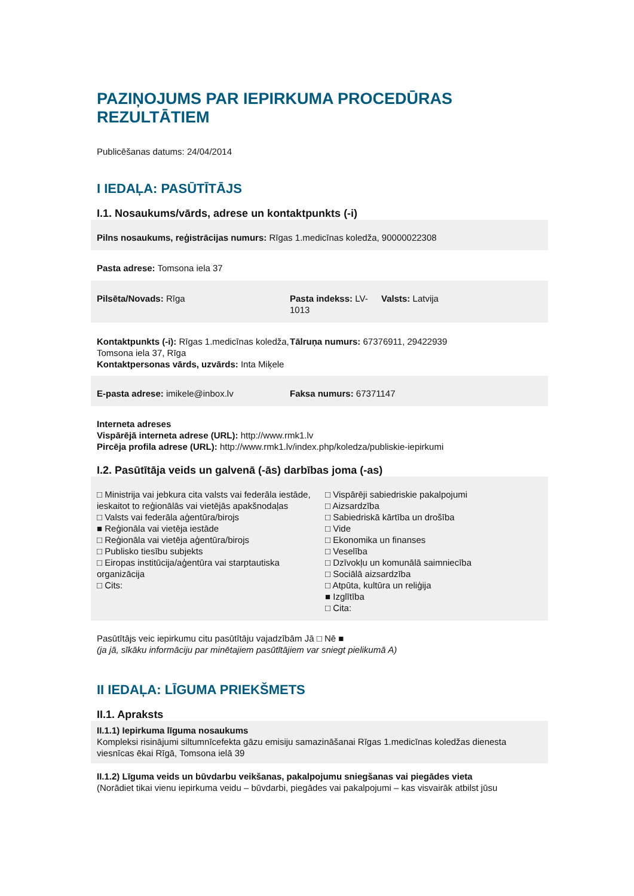PAZIŅOJUMS PAR IEPIRKUMA PROCEDŪRAS REZULTĀTIEM
Publicēšanas datums: 24/04/2014
I IEDAĻA: PASŪTĪTĀJS
I.1. Nosaukums/vārds, adrese un kontaktpunkts (-i)
Pilns nosaukums, reģistrācijas numurs: Rīgas 1.medicīnas koledža, 90000022308
Pasta adrese: Tomsona iela 37
Pilsēta/Novads: Rīga Pasta indekss: LV-1013
Valsts: Latvija
Kontaktpunkts (-i): Rīgas 1.medicīnas koledža, Tomsona iela 37, Rīga
Kontaktpersonas vārds, uzvārds: Inta Miķele
Tālruņa numurs: 67376911, 29422939
E-pasta adrese: imikele@inbox.lv Faksa numurs: 67371147
Interneta adreses
Vispārējā interneta adrese (URL): http://www.rmk1.lv
Pircēja profila adrese (URL): http://www.rmk1.lv/index.php/koledza/publiskie-iepirkumi
I.2. Pasūtītāja veids un galvenā (-ās) darbības joma (-as)
□ Ministrija vai jebkura cita valsts vai federāla iestāde, ieskaitot to reģionālās vai vietējās apakšnodaļas
□ Valsts vai federāla aģentūra/birojs
■ Reģionāla vai vietēja iestāde
□ Reģionāla vai vietēja aģentūra/birojs
□ Publisko tiesību subjekts
□ Eiropas institūcija/aģentūra vai starptautiska organizācija
□ Cits:
□ Vispārēji sabiedriskie pakalpojumi
□ Aizsardzība
□ Sabiedriskā kārtība un drošība
□ Vide
□ Ekonomika un finanses
□ Veselība
□ Dzīvokļu un komunālā saimniecība
□ Sociālā aizsardzība
□ Atpūta, kultūra un reliģija
■ Izglītība
□ Cita:
Pasūtītājs veic iepirkumu citu pasūtītāju vajadzībām Jā □ Nē ■
(ja jā, sīkāku informāciju par minētajiem pasūtītājiem var sniegt pielikumā A)
II IEDAĻA: LĪGUMA PRIEKŠMETS
II.1. Apraksts
II.1.1) Iepirkuma līguma nosaukums
Kompleksi risinājumi siltumnīcefekta gāzu emisiju samazināšanai Rīgas 1.medicīnas koledžas dienesta viesnīcas ēkai Rīgā, Tomsona ielā 39
II.1.2) Līguma veids un būvdarbu veikšanas, pakalpojumu sniegšanas vai piegādes vieta
(Norādiet tikai vienu iepirkuma veidu – būvdarbi, piegādes vai pakalpojumi – kas visvairāk atbilst jūsu